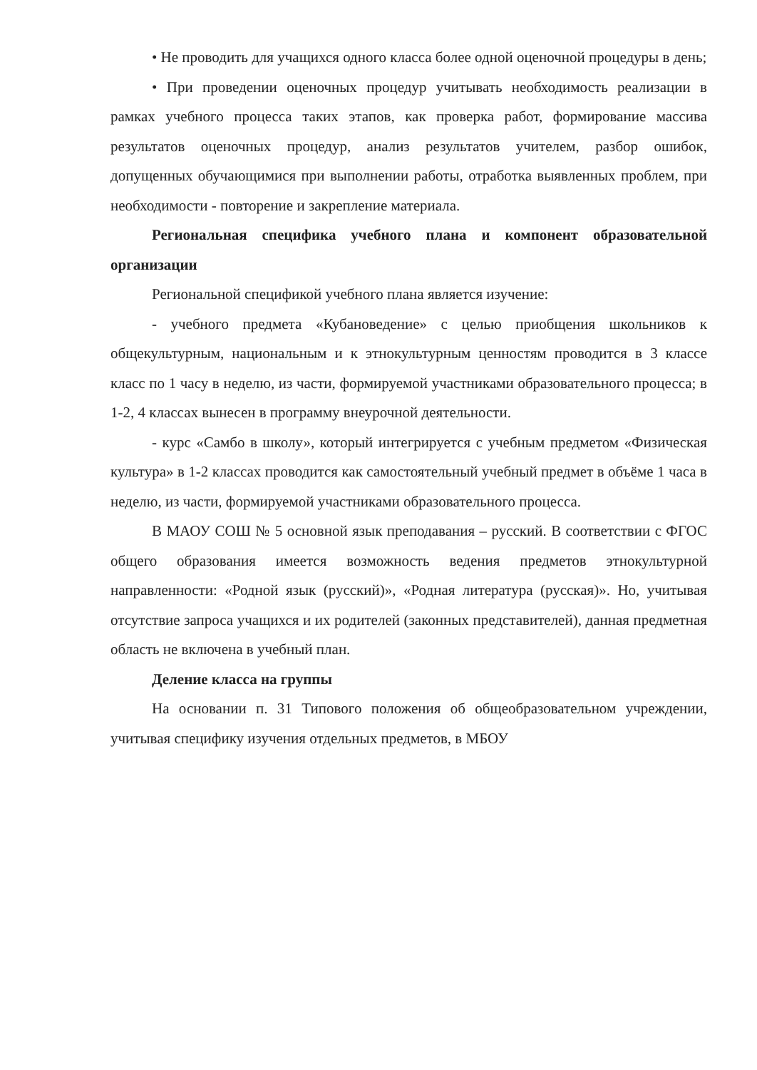• Не проводить для учащихся одного класса более одной оценочной процедуры в день;
• При проведении оценочных процедур учитывать необходимость реализации в рамках учебного процесса таких этапов, как проверка работ, формирование массива результатов оценочных процедур, анализ результатов учителем, разбор ошибок, допущенных обучающимися при выполнении работы, отработка выявленных проблем, при необходимости - повторение и закрепление материала.
Региональная специфика учебного плана и компонент образовательной организации
Региональной спецификой учебного плана является изучение:
- учебного предмета «Кубановедение» с целью приобщения школьников к общекультурным, национальным и к этнокультурным ценностям проводится в 3 классе класс по 1 часу в неделю, из части, формируемой участниками образовательного процесса; в 1-2, 4 классах вынесен в программу внеурочной деятельности.
- курс «Самбо в школу», который интегрируется с учебным предметом «Физическая культура» в 1-2 классах проводится как самостоятельный учебный предмет в объёме 1 часа в неделю, из части, формируемой участниками образовательного процесса.
В МАОУ СОШ № 5 основной язык преподавания – русский. В соответствии с ФГОС общего образования имеется возможность ведения предметов этнокультурной направленности: «Родной язык (русский)», «Родная литература (русская)». Но, учитывая отсутствие запроса учащихся и их родителей (законных представителей), данная предметная область не включена в учебный план.
Деление класса на группы
На основании п. 31 Типового положения об общеобразовательном учреждении, учитывая специфику изучения отдельных предметов, в МБОУ